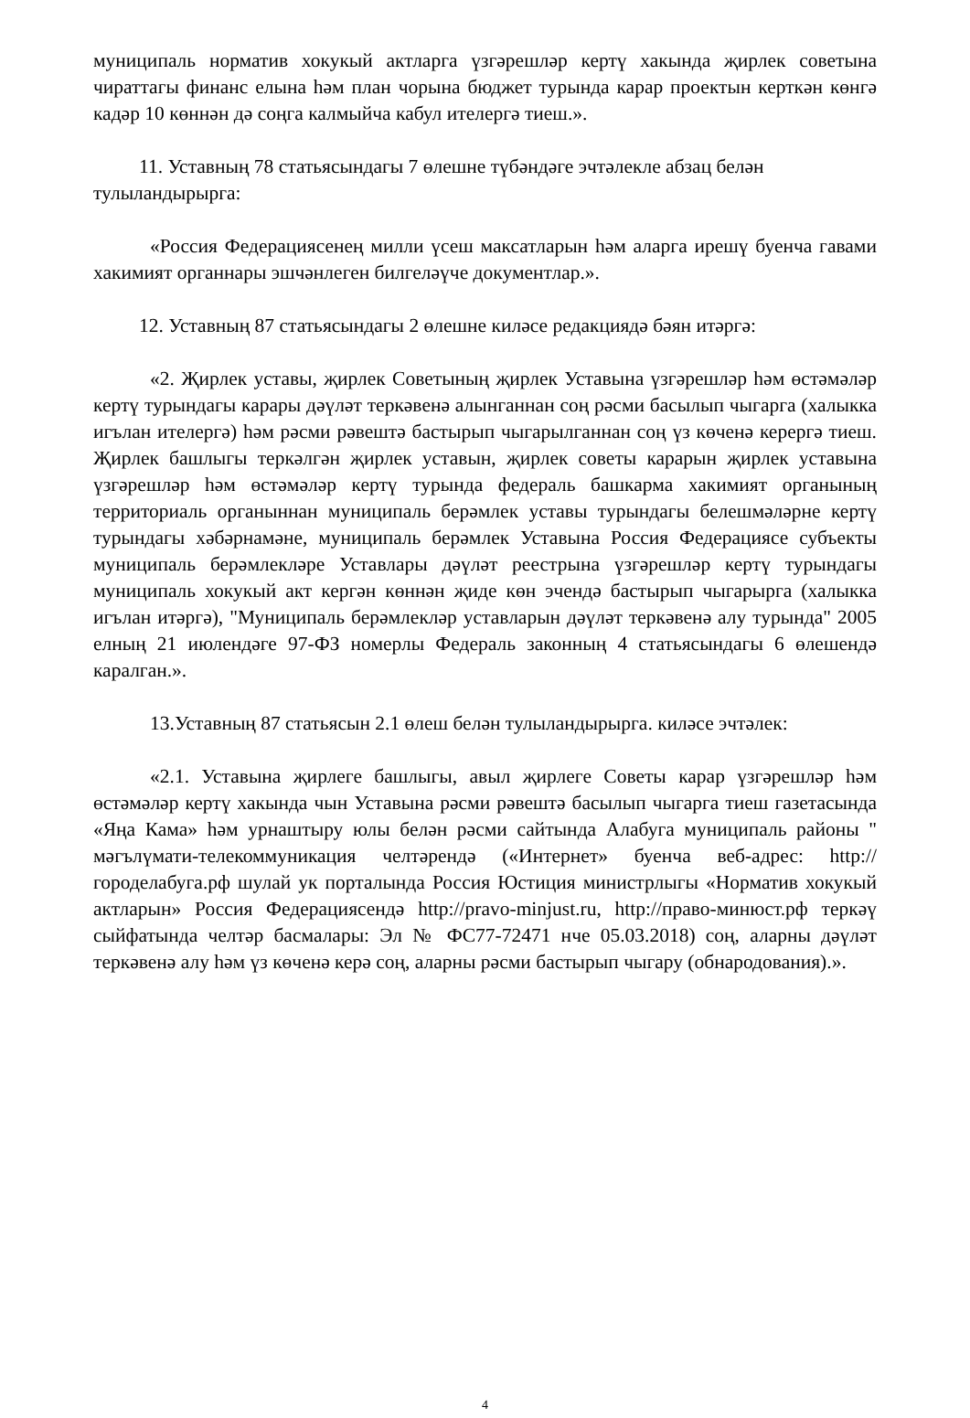муниципаль норматив хокукый актларга үзгәрешләр кертү хакында җирлек советына чираттагы финанс елына һәм план чорына бюджет турында карар проектын керткән көнгә кадәр 10 көннән дә соңга калмыйча кабул ителергә тиеш.».
11. Уставның 78 статьясындагы 7 өлешне түбәндәге эчтәлекле абзац белән тулыландырырга:
«Россия Федерациясенең милли үсеш максатларын һәм аларга ирешү буенча гавами хакимият органнары эшчәнлеген билгеләүче документлар.».
12. Уставның 87 статьясындагы 2 өлешне киләсе редакциядә бәян итәргә:
«2. Җирлек уставы, җирлек Советының җирлек Уставына үзгәрешләр һәм өстәмәләр кертү турындагы карары дәүләт теркәвенә алынганнан соң рәсми басылып чыгарга (халыкка игълан ителергә) һәм рәсми рәвештә бастырып чыгарылганнан соң үз көченә керергә тиеш. Җирлек башлыгы теркәлгән җирлек уставын, җирлек советы карарын җирлек уставына үзгәрешләр һәм өстәмәләр кертү турында федераль башкарма хакимият органының территориаль органыннан муниципаль берәмлек уставы турындагы белешмәләрне кертү турындагы хәбәрнамәне, муниципаль берәмлек Уставына Россия Федерациясе субъекты муниципаль берәмлекләре Уставлары дәүләт реестрына үзгәрешләр кертү турындагы муниципаль хокукый акт кергән көннән җиде көн эчендә бастырып чыгарырга (халыкка игълан итәргә), "Муниципаль берәмлекләр уставларын дәүләт теркәвенә алу турында" 2005 елның 21 июлендәге 97-ФЗ номерлы Федераль законның 4 статьясындагы 6 өлешендә каралган.».
13.Уставның 87 статьясын 2.1 өлеш белән тулыландырырга. киләсе эчтәлек:
«2.1. Уставына җирлеге башлыгы, авыл җирлеге Советы карар үзгәрешләр һәм өстәмәләр кертү хакында чын Уставына рәсми рәвештә басылып чыгарга тиеш газетасында «Яңа Кама» һәм урнаштыру юлы белән рәсми сайтында Алабуга муниципаль районы " мәгълүмати-телекоммуникация челтәрендә («Интернет» буенча веб-адрес: http://городелабуга.рф шулай ук порталында Россия Юстиция министрлыгы «Норматив хокукый актларын» Россия Федерациясендә http://pravo-minjust.ru, http://право-минюст.рф теркәү сыйфатында челтәр басмалары: Эл № ФС77-72471 нче 05.03.2018) соң, аларны дәүләт теркәвенә алу һәм үз көченә керә соң, аларны рәсми бастырып чыгару (обнародования).».
4